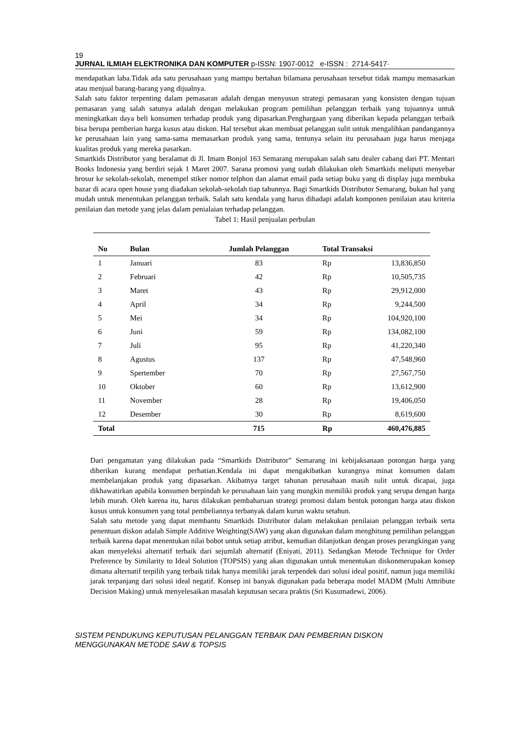19
JURNAL ILMIAH ELEKTRONIKA DAN KOMPUTER p-ISSN: 1907-0012 e-ISSN : 2714-5417·
mendapatkan laba.Tidak ada satu perusahaan yang mampu bertahan bilamana perusahaan tersebut tidak mampu memasarkan atau menjual barang-barang yang dijualnya.
Salah satu faktor terpenting dalam pemasaran adalah dengan menyusun strategi pemasaran yang konsisten dengan tujuan pemasaran yang salah satunya adalah dengan melakukan program pemilihan pelanggan terbaik yang tujuannya untuk meningkatkan daya beli konsumen terhadap produk yang dipasarkan.Penghargaan yang diberikan kepada pelanggan terbaik bisa berupa pemberian harga kusus atau diskon. Hal tersebut akan membuat pelanggan sulit untuk mengalihkan pandangannya ke perusahaan lain yang sama-sama memasarkan produk yang sama, tentunya selain itu perusahaan juga harus menjaga kualitas produk yang mereka pasarkan.
Smartkids Distributor yang beralamat di Jl. Imam Bonjol 163 Semarang merupakan salah satu dealer cabang dari PT. Mentari Books Indonesia yang berdiri sejak 1 Maret 2007. Sarana promosi yang sudah dilakukan oleh Smartkids meliputi menyebar brosur ke sekolah-sekolah, menempel stiker nomor telphon dan alamat email pada setiap buku yang di display juga membuka bazar di acara open house yang diadakan sekolah-sekolah tiap tahunnya. Bagi Smartkids Distributor Semarang, bukan hal yang mudah untuk menentukan pelanggan terbaik. Salah satu kendala yang harus dihadapi adalah komponen penilaian atau kriteria penilaian dan metode yang jelas dalam penialaian terhadap pelanggan.
Tabel 1: Hasil penjualan perbulan
| No | Bulan | Jumlah Pelanggan | Total Transaksi | |
| --- | --- | --- | --- | --- |
| 1 | Januari | 83 | Rp | 13,836,850 |
| 2 | Februari | 42 | Rp | 10,505,735 |
| 3 | Maret | 43 | Rp | 29,912,000 |
| 4 | April | 34 | Rp | 9,244,500 |
| 5 | Mei | 34 | Rp | 104,920,100 |
| 6 | Juni | 59 | Rp | 134,082,100 |
| 7 | Juli | 95 | Rp | 41,220,340 |
| 8 | Agustus | 137 | Rp | 47,548,960 |
| 9 | Spertember | 70 | Rp | 27,567,750 |
| 10 | Oktober | 60 | Rp | 13,612,900 |
| 11 | November | 28 | Rp | 19,406,050 |
| 12 | Desember | 30 | Rp | 8,619,600 |
| Total | | 715 | Rp | 460,476,885 |
Dari pengamatan yang dilakukan pada “Smartkids Distributor” Semarang ini kebijaksanaan potongan harga yang diberikan kurang mendapat perhatian.Kendala ini dapat mengakibatkan kurangnya minat konsumen dalam membelanjakan produk yang dipasarkan. Akibatnya target tahunan perusahaan masih sulit untuk dicapai, juga dikhawatirkan apabila konsumen berpindah ke perusahaan lain yang mungkin memiliki produk yang serupa dengan harga lebih murah. Oleh karena itu, harus dilakukan pembaharuan strategi promosi dalam bentuk potongan harga atau diskon kusus untuk konsumen yang total pembeliannya terbanyak dalam kurun waktu setahun.
Salah satu metode yang dapat membantu Smartkids Distributor dalam melakukan penilaian pelanggan terbaik serta penentuan diskon adalah Simple Additive Weighting(SAW) yang akan digunakan dalam menghitung pemilihan pelanggan terbaik karena dapat menentukan nilai bobot untuk setiap atribut, kemudian dilanjutkan dengan proses perangkingan yang akan menyeleksi alternatif terbaik dari sejumlah alternatif (Eniyati, 2011). Sedangkan Metode Technique for Order Preference by Similarity to Ideal Solution (TOPSIS) yang akan digunakan untuk menentukan diskonmerupakan konsep dimana alternatif terpilih yang terbaik tidak hanya memiliki jarak terpendek dari solusi ideal positif, namun juga memiliki jarak terpanjang dari solusi ideal negatif. Konsep ini banyak digunakan pada beberapa model MADM (Multi Atttribute Decision Making) untuk menyelesaikan masalah keputusan secara praktis (Sri Kusumadewi, 2006).
SISTEM PENDUKUNG KEPUTUSAN PELANGGAN TERBAIK DAN PEMBERIAN DISKON
MENGGUNAKAN METODE SAW & TOPSIS